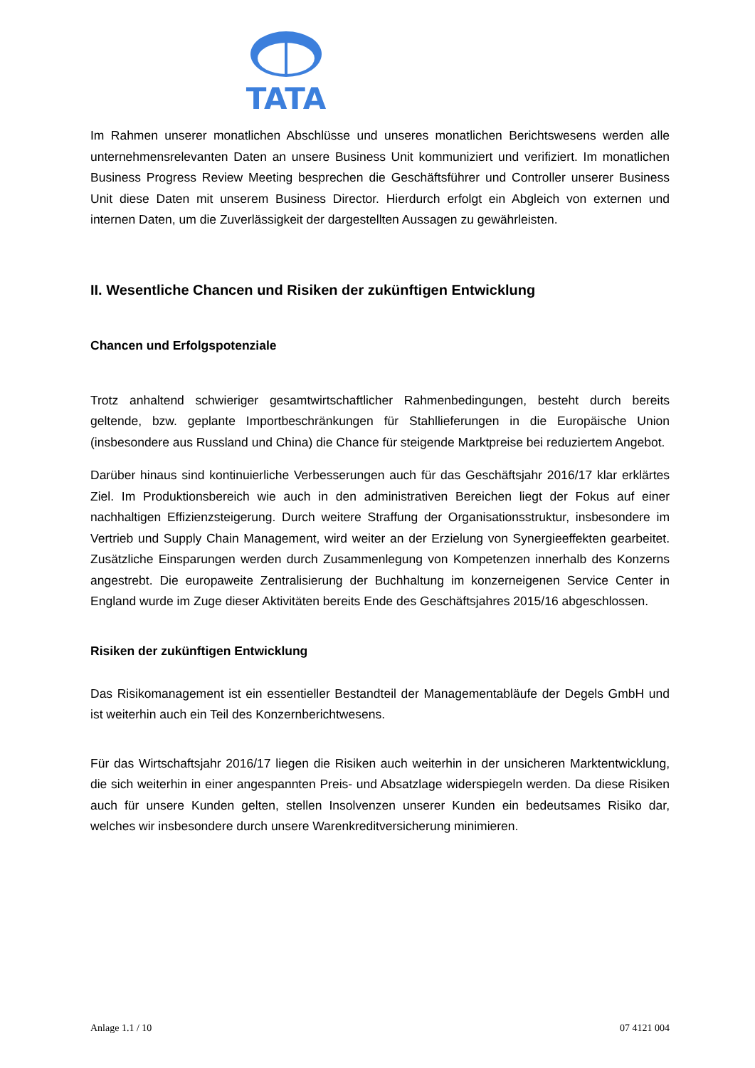TATA
Im Rahmen unserer monatlichen Abschlüsse und unseres monatlichen Berichtswesens werden alle unternehmensrelevanten Daten an unsere Business Unit kommuniziert und verifiziert. Im monatlichen Business Progress Review Meeting besprechen die Geschäftsführer und Controller unserer Business Unit diese Daten mit unserem Business Director. Hierdurch erfolgt ein Abgleich von externen und internen Daten, um die Zuverlässigkeit der dargestellten Aussagen zu gewährleisten.
II. Wesentliche Chancen und Risiken der zukünftigen Entwicklung
Chancen und Erfolgspotenziale
Trotz anhaltend schwieriger gesamtwirtschaftlicher Rahmenbedingungen, besteht durch bereits geltende, bzw. geplante Importbeschränkungen für Stahllieferungen in die Europäische Union (insbesondere aus Russland und China) die Chance für steigende Marktpreise bei reduziertem Angebot.
Darüber hinaus sind kontinuierliche Verbesserungen auch für das Geschäftsjahr 2016/17 klar erklärtes Ziel. Im Produktionsbereich wie auch in den administrativen Bereichen liegt der Fokus auf einer nachhaltigen Effizienzsteigerung. Durch weitere Straffung der Organisationsstruktur, insbesondere im Vertrieb und Supply Chain Management, wird weiter an der Erzielung von Synergieeffekten gearbeitet. Zusätzliche Einsparungen werden durch Zusammenlegung von Kompetenzen innerhalb des Konzerns angestrebt. Die europaweite Zentralisierung der Buchhaltung im konzerneigenen Service Center in England wurde im Zuge dieser Aktivitäten bereits Ende des Geschäftsjahres 2015/16 abgeschlossen.
Risiken der zukünftigen Entwicklung
Das Risikomanagement ist ein essentieller Bestandteil der Managementabläufe der Degels GmbH und ist weiterhin auch ein Teil des Konzernberichtwesens.
Für das Wirtschaftsjahr 2016/17 liegen die Risiken auch weiterhin in der unsicheren Marktentwicklung, die sich weiterhin in einer angespannten Preis- und Absatzlage widerspiegeln werden. Da diese Risiken auch für unsere Kunden gelten, stellen Insolvenzen unserer Kunden ein bedeutsames Risiko dar, welches wir insbesondere durch unsere Warenkreditversicherung minimieren.
Anlage 1.1 / 10 07 4121 004